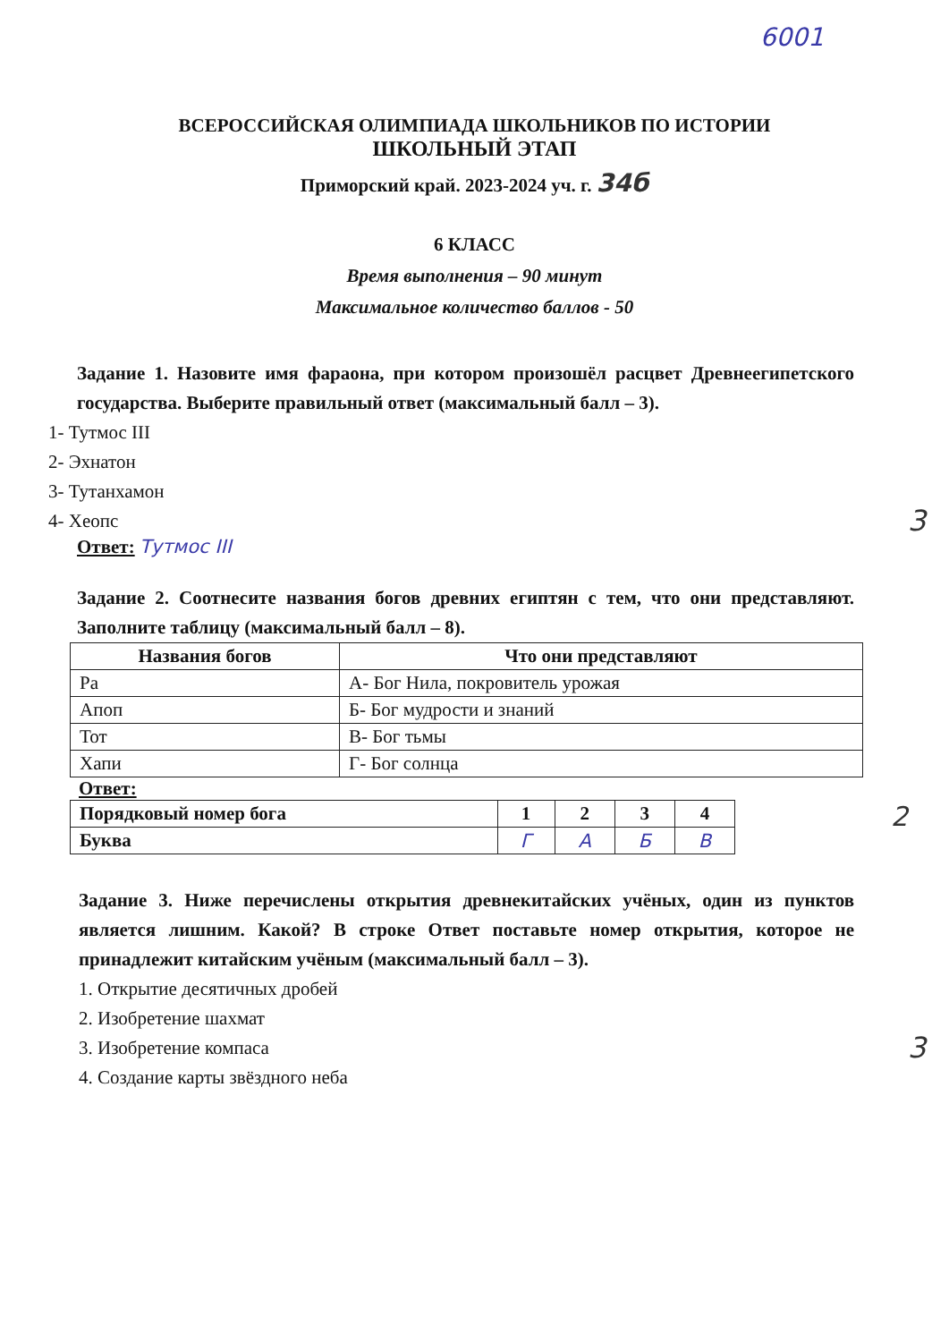6001
ВСЕРОССИЙСКАЯ ОЛИМПИАДА ШКОЛЬНИКОВ ПО ИСТОРИИ
ШКОЛЬНЫЙ ЭТАП
Приморский край. 2023-2024 уч. г. 34б
6 КЛАСС
Время выполнения – 90 минут
Максимальное количество баллов - 50
Задание 1. Назовите имя фараона, при котором произошёл расцвет Древнеегипетского государства. Выберите правильный ответ (максимальный балл – 3).
1- Тутмос III
2- Эхнатон
3- Тутанхамон
4- Хеопс 3
Ответ: Тутмос III
Задание 2. Соотнесите названия богов древних египтян с тем, что они представляют. Заполните таблицу (максимальный балл – 8).
| Названия богов | Что они представляют |
| --- | --- |
| Ра | А- Бог Нила, покровитель урожая |
| Апоп | Б- Бог мудрости и знаний |
| Тот | В- Бог тьмы |
| Хапи | Г- Бог солнца |
Ответ:
| Порядковый номер бога | 1 | 2 | 3 | 4 |
| --- | --- | --- | --- | --- |
| Буква | Г | А | Б | В |
2
Задание 3. Ниже перечислены открытия древнекитайских учёных, один из пунктов является лишним. Какой? В строке Ответ поставьте номер открытия, которое не принадлежит китайским учёным (максимальный балл – 3).
1. Открытие десятичных дробей
2. Изобретение шахмат
3. Изобретение компаса 3
4. Создание карты звёздного неба